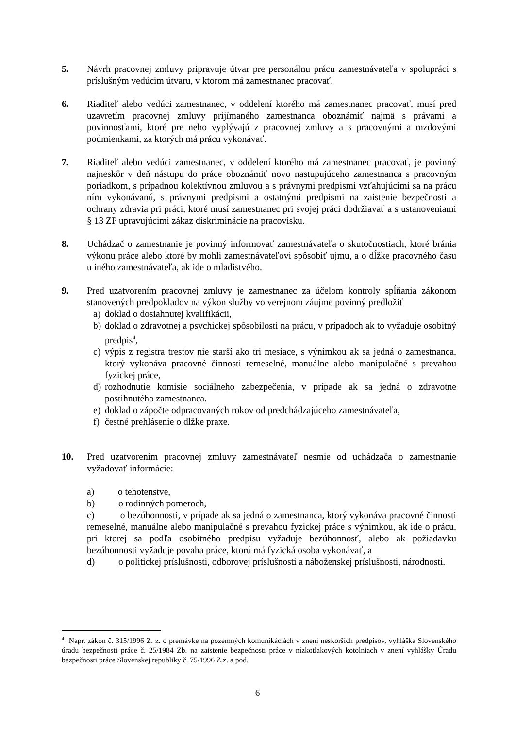5. Návrh pracovnej zmluvy pripravuje útvar pre personálnu prácu zamestnávateľa v spolupráci s príslušným vedúcim útvaru, v ktorom má zamestnanec pracovať.
6. Riaditeľ alebo vedúci zamestnanec, v oddelení ktorého má zamestnanec pracovať, musí pred uzavretím pracovnej zmluvy prijímaného zamestnanca oboznámiť najmä s právami a povinnosťami, ktoré pre neho vyplývajú z pracovnej zmluvy a s pracovnými a mzdovými podmienkami, za ktorých má prácu vykonávať.
7. Riaditeľ alebo vedúci zamestnanec, v oddelení ktorého má zamestnanec pracovať, je povinný najneskôr v deň nástupu do práce oboznámiť novo nastupujúceho zamestnanca s pracovným poriadkom, s prípadnou kolektívnou zmluvou a s právnymi predpismi vzťahujúcimi sa na prácu ním vykonávanú, s právnymi predpismi a ostatnými predpismi na zaistenie bezpečnosti a ochrany zdravia pri práci, ktoré musí zamestnanec pri svojej práci dodržiavať a s ustanoveniami § 13 ZP upravujúcimi zákaz diskriminácie na pracovisku.
8. Uchádzač o zamestnanie je povinný informovať zamestnávateľa o skutočnostiach, ktoré bránia výkonu práce alebo ktoré by mohli zamestnávateľovi spôsobiť ujmu, a o dĺžke pracovného času u iného zamestnávateľa, ak ide o mladistvého.
9. Pred uzatvorením pracovnej zmluvy je zamestnanec za účelom kontroly spĺňania zákonom stanovených predpokladov na výkon služby vo verejnom záujme povinný predložiť
a) doklad o dosiahnutej kvalifikácii,
b) doklad o zdravotnej a psychickej spôsobilosti na prácu, v prípadoch ak to vyžaduje osobitný predpis<sup>4</sup>,
c) výpis z registra trestov nie starší ako tri mesiace, s výnimkou ak sa jedná o zamestnanca, ktorý vykonáva pracovné činnosti remeselné, manuálne alebo manipulačné s prevahou fyzickej práce,
d) rozhodnutie komisie sociálneho zabezpečenia, v prípade ak sa jedná o zdravotne postihnutého zamestnanca.
e) doklad o zápočte odpracovaných rokov od predchádzajúceho zamestnávateľa,
f) čestné prehlásenie o dĺžke praxe.
10. Pred uzatvorením pracovnej zmluvy zamestnávateľ nesmie od uchádzača o zamestnanie vyžadovať informácie:
a) o tehotenstve,
b) o rodinných pomeroch,
c) o bezúhonnosti, v prípade ak sa jedná o zamestnanca, ktorý vykonáva pracovné činnosti remeselné, manuálne alebo manipulačné s prevahou fyzickej práce s výnimkou, ak ide o prácu, pri ktorej sa podľa osobitného predpisu vyžaduje bezúhonnosť, alebo ak požiadavku bezúhonnosti vyžaduje povaha práce, ktorú má fyzická osoba vykonávať, a
d) o politickej príslušnosti, odborovej príslušnosti a náboženskej príslušnosti, národnosti.
<sup>4</sup> Napr. zákon č. 315/1996 Z. z. o premávke na pozemných komunikáciách v znení neskorších predpisov, vyhláška Slovenského úradu bezpečnosti práce č. 25/1984 Zb. na zaistenie bezpečnosti práce v nízkotlakových kotolniach v znení vyhlášky Úradu bezpečnosti práce Slovenskej republiky č. 75/1996 Z.z. a pod.
6